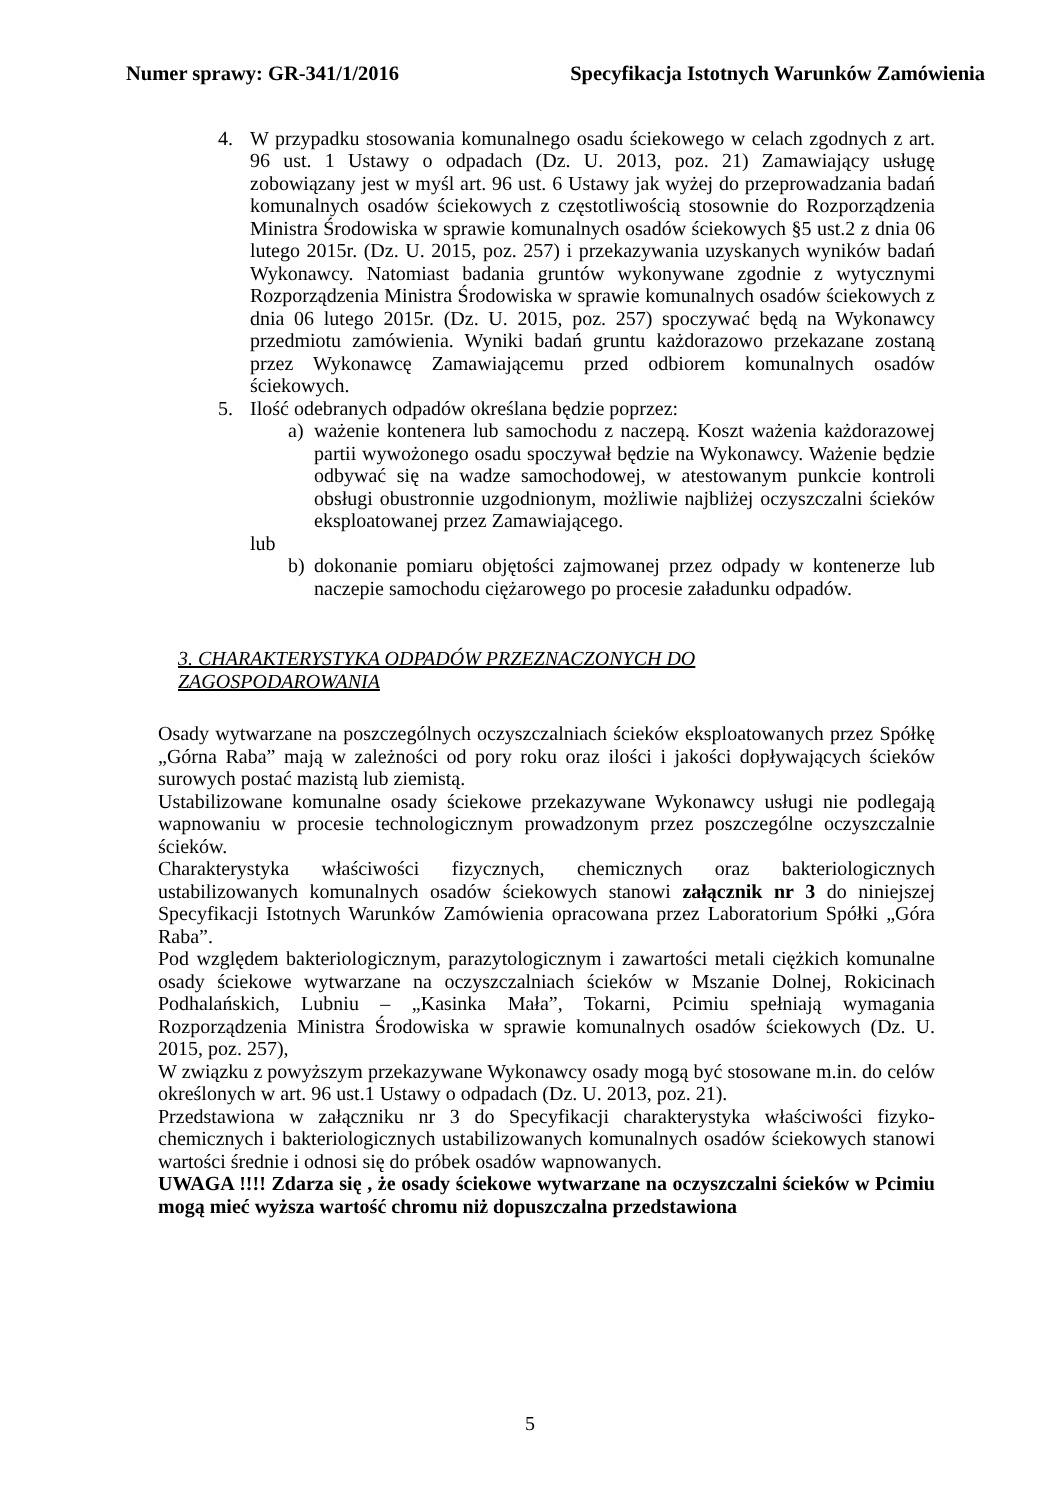Numer sprawy: GR-341/1/2016 Specyfikacja Istotnych Warunków Zamówienia
4. W przypadku stosowania komunalnego osadu ściekowego w celach zgodnych z art. 96 ust. 1 Ustawy o odpadach (Dz. U. 2013, poz. 21) Zamawiający usługę zobowiązany jest w myśl art. 96 ust. 6 Ustawy jak wyżej do przeprowadzania badań komunalnych osadów ściekowych z częstotliwością stosownie do Rozporządzenia Ministra Środowiska w sprawie komunalnych osadów ściekowych §5 ust.2 z dnia 06 lutego 2015r. (Dz. U. 2015, poz. 257) i przekazywania uzyskanych wyników badań Wykonawcy. Natomiast badania gruntów wykonywane zgodnie z wytycznymi Rozporządzenia Ministra Środowiska w sprawie komunalnych osadów ściekowych z dnia 06 lutego 2015r. (Dz. U. 2015, poz. 257) spoczywać będą na Wykonawcy przedmiotu zamówienia. Wyniki badań gruntu każdorazowo przekazane zostaną przez Wykonawcę Zamawiającemu przed odbiorem komunalnych osadów ściekowych.
5. Ilość odebranych odpadów określana będzie poprzez:
a) ważenie kontenera lub samochodu z naczepą. Koszt ważenia każdorazowej partii wywożonego osadu spoczywał będzie na Wykonawcy. Ważenie będzie odbywać się na wadze samochodowej, w atestowanym punkcie kontroli obsługi obustronnie uzgodnionym, możliwie najbliżej oczyszczalni ścieków eksploatowanej przez Zamawiającego.
lub
b) dokonanie pomiaru objętości zajmowanej przez odpady w kontenerze lub naczepie samochodu ciężarowego po procesie załadunku odpadów.
3. CHARAKTERYSTYKA ODPADÓW PRZEZNACZONYCH DO
ZAGOSPODAROWANIA
Osady wytwarzane na poszczególnych oczyszczalniach ścieków eksploatowanych przez Spółkę „Górna Raba” mają w zależności od pory roku oraz ilości i jakości dopływających ścieków surowych postać mazistą lub ziemistą.
Ustabilizowane komunalne osady ściekowe przekazywane Wykonawcy usługi nie podlegają wapnowaniu w procesie technologicznym prowadzonym przez poszczególne oczyszczalnie ścieków.
Charakterystyka właściwości fizycznych, chemicznych oraz bakteriologicznych ustabilizowanych komunalnych osadów ściekowych stanowi załącznik nr 3 do niniejszej Specyfikacji Istotnych Warunków Zamówienia opracowana przez Laboratorium Spółki „Góra Raba”.
Pod względem bakteriologicznym, parazytologicznym i zawartości metali ciężkich komunalne osady ściekowe wytwarzane na oczyszczalniach ścieków w Mszanie Dolnej, Rokicinach Podhalańskich, Lubniu – „Kasinka Mała”, Tokarni, Pcimiu spełniają wymagania Rozporządzenia Ministra Środowiska w sprawie komunalnych osadów ściekowych (Dz. U. 2015, poz. 257),
W związku z powyższym przekazywane Wykonawcy osady mogą być stosowane m.in. do celów określonych w art. 96 ust.1 Ustawy o odpadach (Dz. U. 2013, poz. 21).
Przedstawiona w załączniku nr 3 do Specyfikacji charakterystyka właściwości fizyko-chemicznych i bakteriologicznych ustabilizowanych komunalnych osadów ściekowych stanowi wartości średnie i odnosi się do próbek osadów wapnowanych.
UWAGA !!!! Zdarza się , że osady ściekowe wytwarzane na oczyszczalni ścieków w Pcimiu mogą mieć wyższa wartość chromu niż dopuszczalna przedstawiona
5